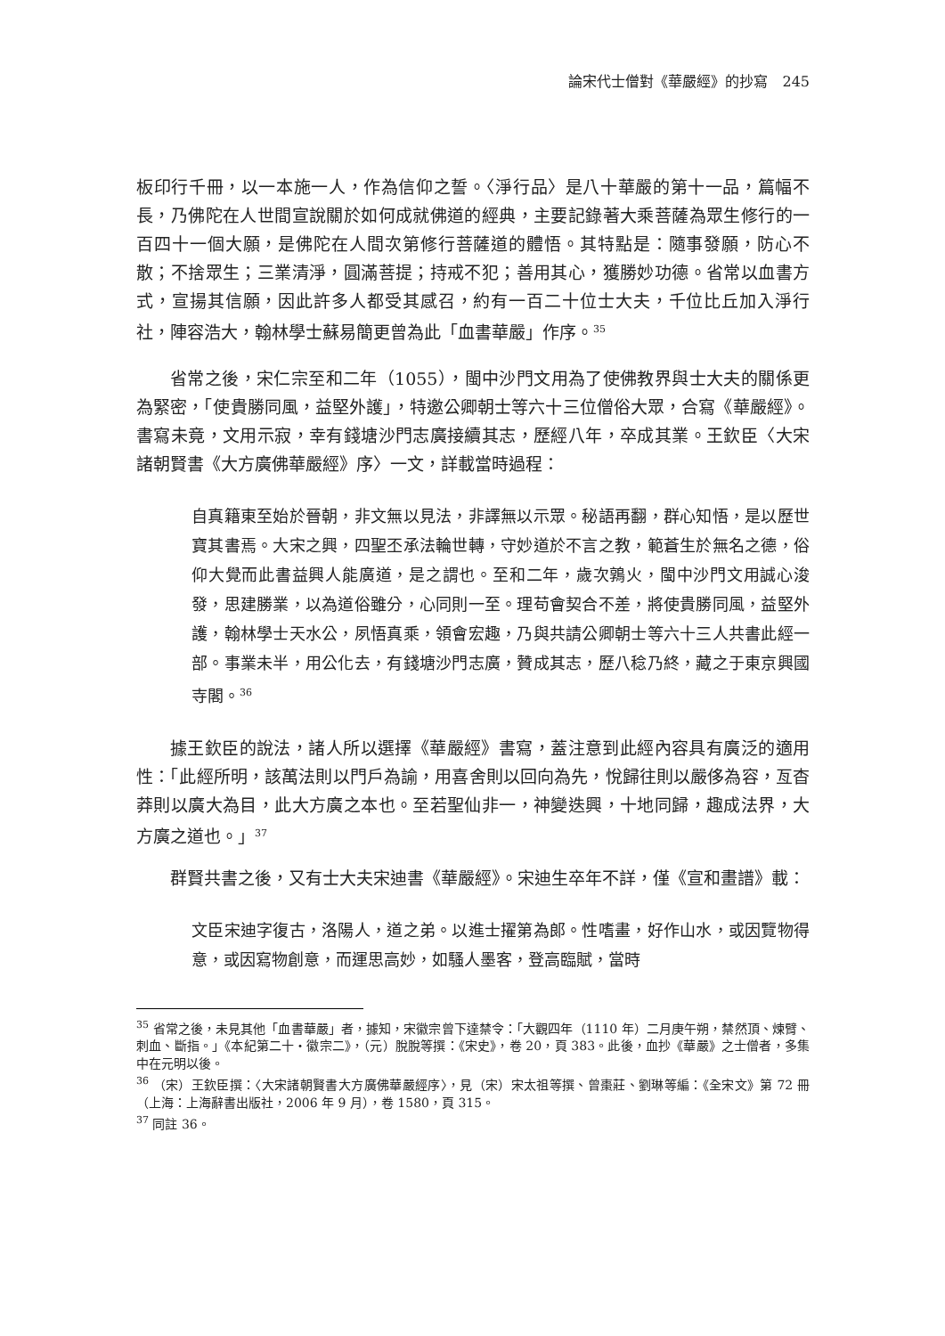論宋代士僧對《華嚴經》的抄寫　245
板印行千冊，以一本施一人，作為信仰之誓。〈淨行品〉是八十華嚴的第十一品，篇幅不長，乃佛陀在人世間宣說關於如何成就佛道的經典，主要記錄著大乘菩薩為眾生修行的一百四十一個大願，是佛陀在人間次第修行菩薩道的體悟。其特點是：隨事發願，防心不散；不捨眾生；三業清淨，圓滿菩提；持戒不犯；善用其心，獲勝妙功德。省常以血書方式，宣揚其信願，因此許多人都受其感召，約有一百二十位士大夫，千位比丘加入淨行社，陣容浩大，翰林學士蘇易簡更曾為此「血書華嚴」作序。<sup>35</sup>
省常之後，宋仁宗至和二年（1055），閩中沙門文用為了使佛教界與士大夫的關係更為緊密，「使貴勝同風，益堅外護」，特邀公卿朝士等六十三位僧俗大眾，合寫《華嚴經》。書寫未竟，文用示寂，幸有錢塘沙門志廣接續其志，歷經八年，卒成其業。王欽臣〈大宋諸朝賢書《大方廣佛華嚴經》序〉一文，詳載當時過程：
自真籍東至始於晉朝，非文無以見法，非譯無以示眾。秘語再翻，群心知悟，是以歷世寶其書焉。大宋之興，四聖丕承法輪世轉，守妙道於不言之教，範蒼生於無名之德，俗仰大覺而此書益興人能廣道，是之謂也。至和二年，歲次鶉火，閩中沙門文用誠心浚發，思建勝業，以為道俗雖分，心同則一至。理苟會契合不差，將使貴勝同風，益堅外護，翰林學士天水公，夙悟真乘，領會宏趣，乃與共請公卿朝士等六十三人共書此經一部。事業未半，用公化去，有錢塘沙門志廣，贊成其志，歷八稔乃終，藏之于東京興國寺閣。<sup>36</sup>
據王欽臣的說法，諸人所以選擇《華嚴經》書寫，蓋注意到此經內容具有廣泛的適用性：「此經所明，該萬法則以門戶為諭，用喜舍則以回向為先，悅歸往則以嚴侈為容，亙杳莽則以廣大為目，此大方廣之本也。至若聖仙非一，神變迭興，十地同歸，趣成法界，大方廣之道也。」<sup>37</sup>
群賢共書之後，又有士大夫宋迪書《華嚴經》。宋迪生卒年不詳，僅《宣和畫譜》載：
文臣宋迪字復古，洛陽人，道之弟。以進士擢第為郎。性嗜畫，好作山水，或因覽物得意，或因寫物創意，而運思高妙，如騷人墨客，登高臨賦，當時
<sup>35</sup> 省常之後，未見其他「血書華嚴」者，據知，宋徽宗曾下達禁令：「大觀四年（1110 年）二月庚午朔，禁然頂、煉臂、刺血、斷指。」《本紀第二十・徽宗二》，（元）脫脫等撰：《宋史》，卷 20，頁 383。此後，血抄《華嚴》之士僧者，多集中在元明以後。
<sup>36</sup> （宋）王欽臣撰：〈大宋諸朝賢書大方廣佛華嚴經序〉，見（宋）宋太祖等撰、曾棗莊、劉琳等編：《全宋文》第 72 冊（上海：上海辭書出版社，2006 年 9 月），卷 1580，頁 315。
<sup>37</sup> 同註 36。